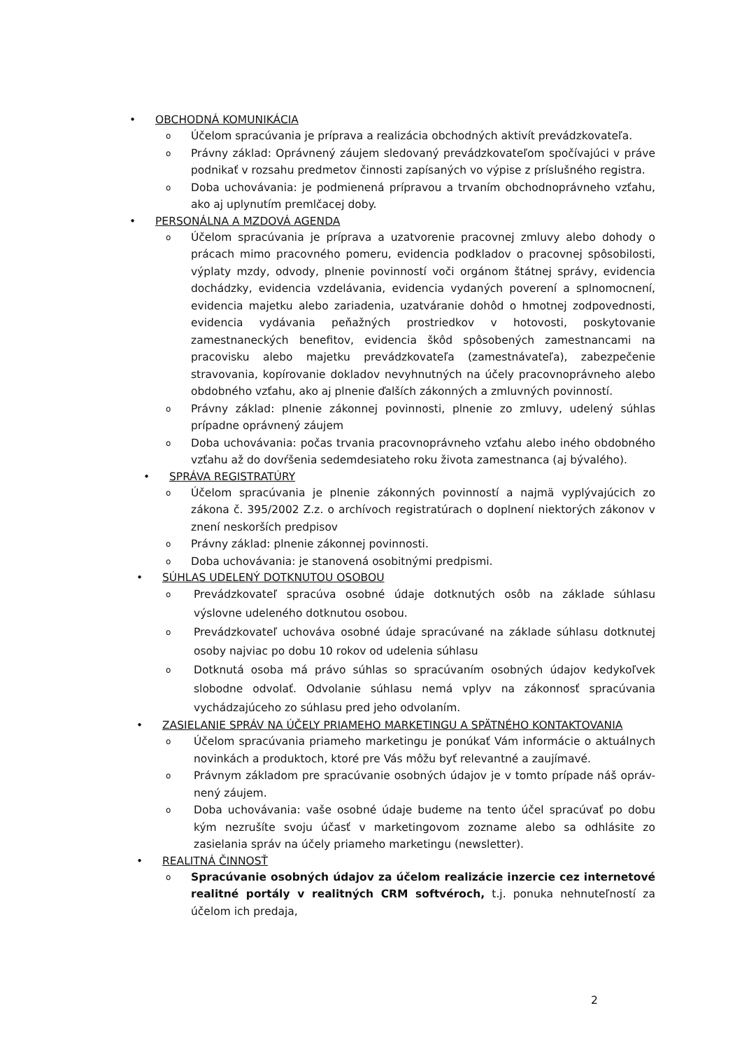• OBCHODNÁ KOMUNIKÁCIA
o Účelom spracúvania je príprava a realizácia obchodných aktivít prevádzkovateľa.
o Právny základ: Oprávnený záujem sledovaný prevádzkovateľom spočívajúci v práve podnikať v rozsahu predmetov činnosti zapísaných vo výpise z príslušného registra.
o Doba uchovávania: je podmienená prípravou a trvaním obchodnoprávneho vzťahu, ako aj uplynutím premlčacej doby.
• PERSONÁLNA A MZDOVÁ AGENDA
o Účelom spracúvania je príprava a uzatvorenie pracovnej zmluvy alebo dohody o prácach mimo pracovného pomeru, evidencia podkladov o pracovnej spôsobilosti, výplaty mzdy, odvody, plnenie povinností voči orgánom štátnej správy, evidencia dochádzky, evidencia vzdelávania, evidencia vydaných poverení a splnomocnení, evidencia majetku alebo zariadenia, uzatváranie dohôd o hmotnej zodpovednosti, evidencia vydávania peňažných prostriedkov v hotovosti, poskytovanie zamestnaneckých benefitov, evidencia škôd spôsobených zamestnancami na pracovisku alebo majetku prevádzkovateľa (zamestnávateľa), zabezpečenie stravovania, kopírovanie dokladov nevyhnutných na účely pracovnoprávneho alebo obdobného vzťahu, ako aj plnenie ďalších zákonných a zmluvných povinností.
o Právny základ: plnenie zákonnej povinnosti, plnenie zo zmluvy, udelený súhlas prípadne oprávnený záujem
o Doba uchovávania: počas trvania pracovnoprávneho vzťahu alebo iného obdobného vzťahu až do dovŕšenia sedemdesiateho roku života zamestnanca (aj bývalého).
• SPRÁVA REGISTRATÚRY
o Účelom spracúvania je plnenie zákonných povinností a najmä vyplývajúcich zo zákona č. 395/2002 Z.z. o archívoch registratúrach o doplnení niektorých zákonov v znení neskorších predpisov
o Právny základ: plnenie zákonnej povinnosti.
o Doba uchovávania: je stanovená osobitnými predpismi.
• SÚHLAS UDELENÝ DOTKNUTOU OSOBOU
o Prevádzkovateľ spracúva osobné údaje dotknutých osôb na základe súhlasu výslovne udeleného dotknutou osobou.
o Prevádzkovateľ uchováva osobné údaje spracúvané na základe súhlasu dotknutej osoby najviac po dobu 10 rokov od udelenia súhlasu
o Dotknutá osoba má právo súhlas so spracúvaním osobných údajov kedykoľvek slobodne odvolať. Odvolanie súhlasu nemá vplyv na zákonnosť spracúvania vychádzajúceho zo súhlasu pred jeho odvolaním.
• ZASIELANIE SPRÁV NA ÚČELY PRIAMEHO MARKETINGU A SPÄTNÉHO KONTAKTOVANIA
o Účelom spracúvania priameho marketingu je ponúkať Vám informácie o aktuálnych novinkách a produktoch, ktoré pre Vás môžu byť relevantné a zaujímavé.
o Právnym základom pre spracúvanie osobných údajov je v tomto prípade náš opráv-nený záujem.
o Doba uchovávania: vaše osobné údaje budeme na tento účel spracúvať po dobu kým nezrušíte svoju účasť v marketingovom zozname alebo sa odhlásite zo zasielania správ na účely priameho marketingu (newsletter).
• REALITNÁ ČINNOSŤ
o Spracúvanie osobných údajov za účelom realizácie inzercie cez internetové realitné portály v realitných CRM softvéroch, t.j. ponuka nehnuteľností za účelom ich predaja,
2